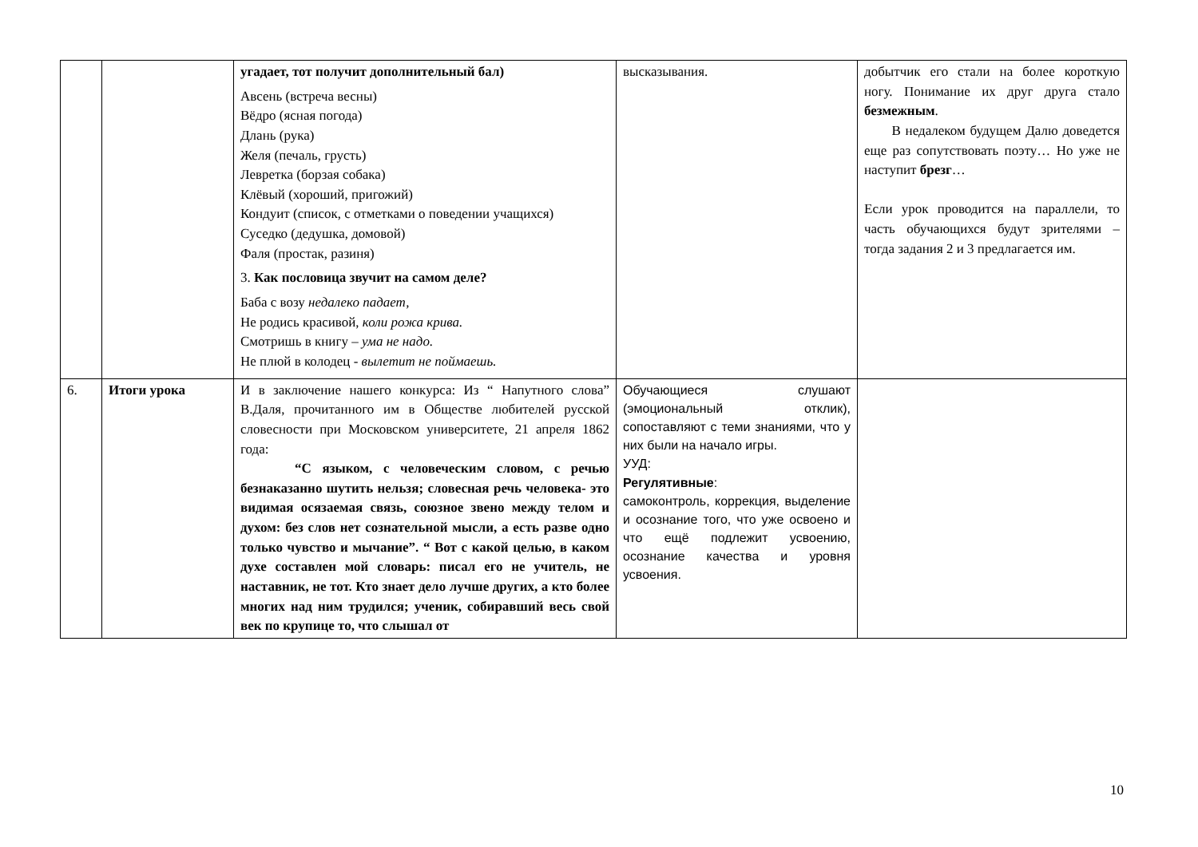| | | угадает, тот получит дополнительный бал) Авсень (встреча весны) Вёдро (ясная погода) Длань (рука) Желя (печаль, грусть) Левретка (борзая собака) Клёвый (хороший, пригожий) Кондуит (список, с отметками о поведении учащихся) Суседко (дедушка, домовой) Фаля (простак, разиня) 3. Как пословица звучит на самом деле? Баба с возу недалеко падает, Не родись красивой, коли рожа крива. Смотришь в книгу – ума не надо. Не плюй в колодец - вылетит не поймаешь. | высказывания. | добытчик его стали на более короткую ногу. Понимание их друг друга стало безмежным . В недалеком будущем Далю доведется еще раз сопутствовать поэту… Но уже не наступит брезг … Если урок проводится на параллели, то часть обучающихся будут зрителями – тогда задания 2 и 3 предлагается им. |
| 6. | Итоги урока | И в заключение нашего конкурса: Из “ Напутного слова” В.Даля, прочитанного им в Обществе любителей русской словесности при Московском университете, 21 апреля 1862 года: “С языком, с человеческим словом, с речью безнаказанно шутить нельзя; словесная речь человека- это видимая осязаемая связь, союзное звено между телом и духом: без слов нет сознательной мысли, а есть разве одно только чувство и мычание”. “ Вот с какой целью, в каком духе составлен мой словарь: писал его не учитель, не наставник, не тот. Кто знает дело лучше других, а кто более многих над ним трудился; ученик, собиравший весь свой век по крупице то, что слышал от | Обучающиеся слушают (эмоциональный отклик), сопоставляют с теми знаниями, что у них были на начало игры. УУД: Регулятивные : самоконтроль, коррекция, выделение и осознание того, что уже освоено и что ещё подлежит усвоению, осознание качества и уровня усвоения. | |
10